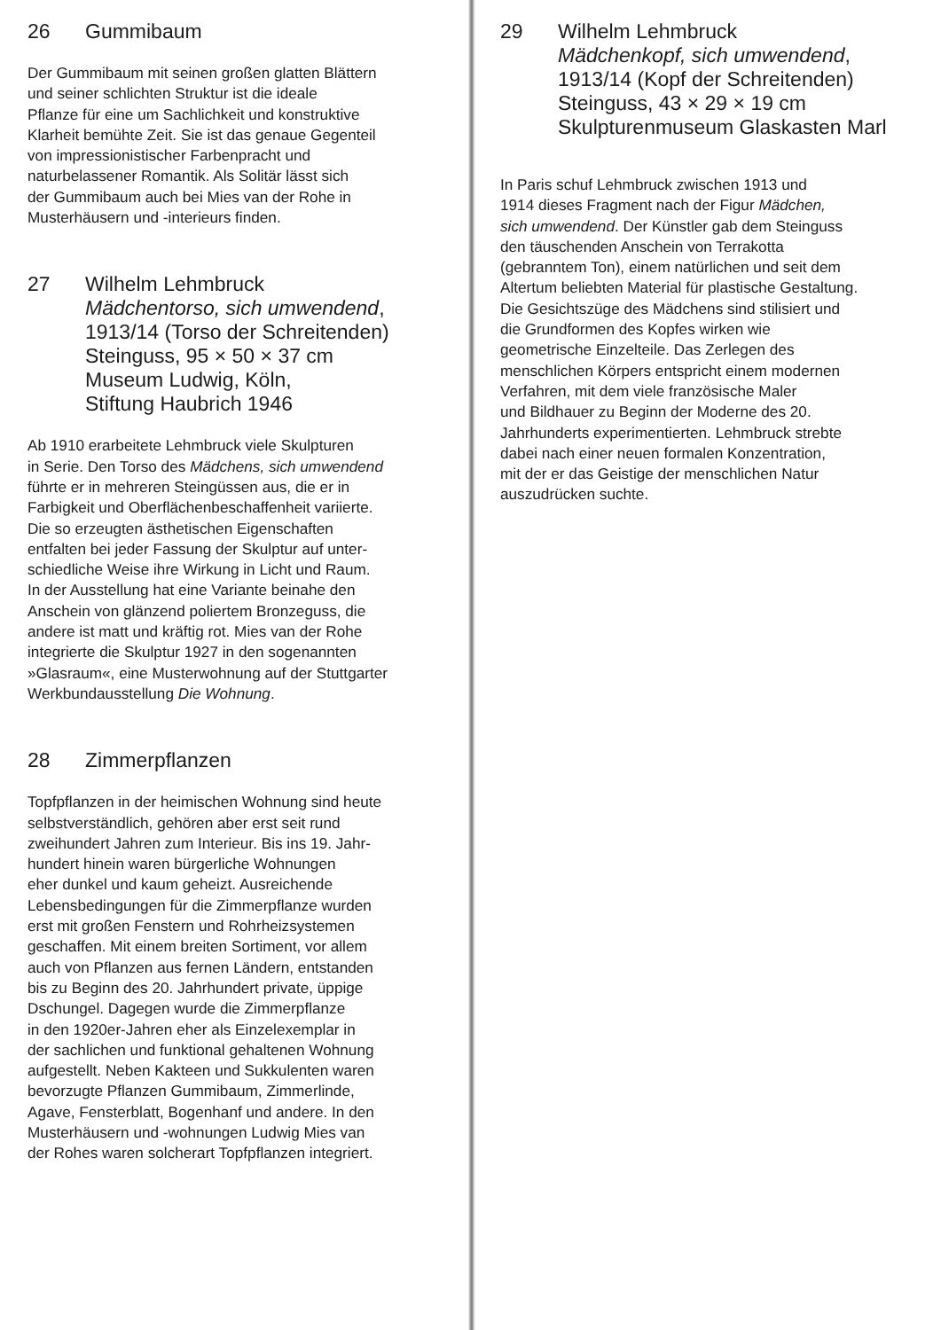26 Gummibaum
Der Gummibaum mit seinen großen glatten Blättern
und seiner schlichten Struktur ist die ideale
Pflanze für eine um Sachlichkeit und konstruktive
Klarheit bemühte Zeit. Sie ist das genaue Gegenteil
von impressionistischer Farbenpracht und
naturbelassener Romantik. Als Solitär lässt sich
der Gummibaum auch bei Mies van der Rohe in
Musterhäusern und -interieurs finden.
27 Wilhelm Lehmbruck
Mädchentorso, sich umwendend,
1913/14 (Torso der Schreitenden)
Steinguss, 95 × 50 × 37 cm
Museum Ludwig, Köln,
Stiftung Haubrich 1946
Ab 1910 erarbeitete Lehmbruck viele Skulpturen
in Serie. Den Torso des Mädchens, sich umwendend
führte er in mehreren Steingüssen aus, die er in
Farbigkeit und Oberflächenbeschaffenheit variierte.
Die so erzeugten ästhetischen Eigenschaften
entfalten bei jeder Fassung der Skulptur auf unter-
schiedliche Weise ihre Wirkung in Licht und Raum.
In der Ausstellung hat eine Variante beinahe den
Anschein von glänzend poliertem Bronzeguss, die
andere ist matt und kräftig rot. Mies van der Rohe
integrierte die Skulptur 1927 in den sogenannten
»Glasraum«, eine Musterwohnung auf der Stuttgarter
Werkbundausstellung Die Wohnung.
28 Zimmerpflanzen
Topfpflanzen in der heimischen Wohnung sind heute
selbstverständlich, gehören aber erst seit rund
zweihundert Jahren zum Interieur. Bis ins 19. Jahr-
hundert hinein waren bürgerliche Wohnungen
eher dunkel und kaum geheizt. Ausreichende
Lebensbedingungen für die Zimmerpflanze wurden
erst mit großen Fenstern und Rohrheizsystemen
geschaffen. Mit einem breiten Sortiment, vor allem
auch von Pflanzen aus fernen Ländern, entstanden
bis zu Beginn des 20. Jahrhundert private, üppige
Dschungel. Dagegen wurde die Zimmerpflanze
in den 1920er-Jahren eher als Einzelexemplar in
der sachlichen und funktional gehaltenen Wohnung
aufgestellt. Neben Kakteen und Sukkulenten waren
bevorzugte Pflanzen Gummibaum, Zimmerlinde,
Agave, Fensterblatt, Bogenhanf und andere. In den
Musterhäusern und -wohnungen Ludwig Mies van
der Rohes waren solcherart Topfpflanzen integriert.
29 Wilhelm Lehmbruck
Mädchenkopf, sich umwendend,
1913/14 (Kopf der Schreitenden)
Steinguss, 43 × 29 × 19 cm
Skulpturenmuseum Glaskasten Marl
In Paris schuf Lehmbruck zwischen 1913 und
1914 dieses Fragment nach der Figur Mädchen,
sich umwendend. Der Künstler gab dem Steinguss
den täuschenden Anschein von Terrakotta
(gebranntem Ton), einem natürlichen und seit dem
Altertum beliebten Material für plastische Gestaltung.
Die Gesichtszüge des Mädchens sind stilisiert und
die Grundformen des Kopfes wirken wie
geometrische Einzelteile. Das Zerlegen des
menschlichen Körpers entspricht einem modernen
Verfahren, mit dem viele französische Maler
und Bildhauer zu Beginn der Moderne des 20.
Jahrhunderts experimentierten. Lehmbruck strebte
dabei nach einer neuen formalen Konzentration,
mit der er das Geistige der menschlichen Natur
auszudrücken suchte.